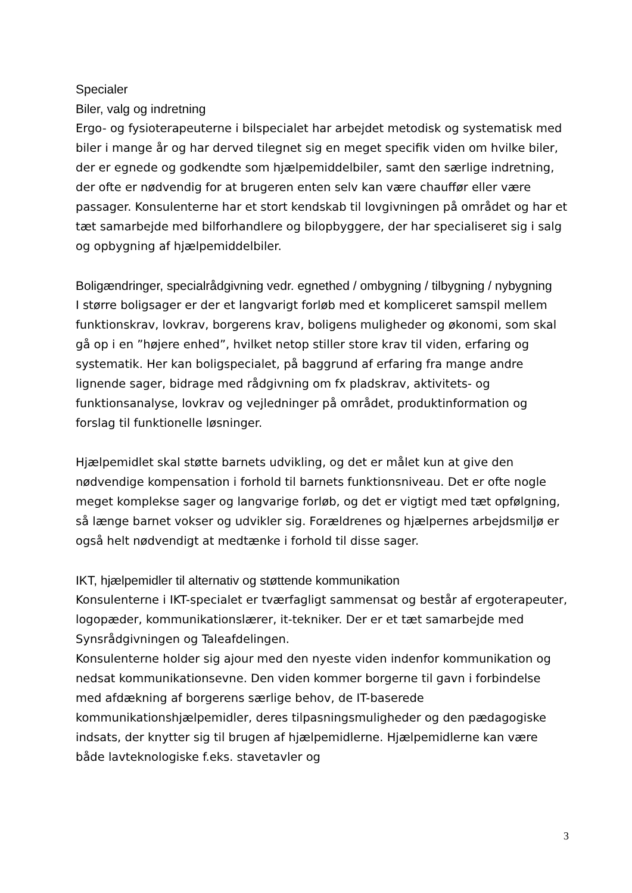Specialer
Biler, valg og indretning
Ergo- og fysioterapeuterne i bilspecialet har arbejdet metodisk og systematisk med biler i mange år og har derved tilegnet sig en meget specifik viden om hvilke biler, der er egnede og godkendte som hjælpemiddelbiler, samt den særlige indretning, der ofte er nødvendig for at brugeren enten selv kan være chauffør eller være passager. Konsulenterne har et stort kendskab til lovgivningen på området og har et tæt samarbejde med bilforhandlere og bilopbyggere, der har specialiseret sig i salg og opbygning af hjælpemiddelbiler.
Boligændringer, specialrådgivning vedr. egnethed / ombygning / tilbygning / nybygning
I større boligsager er der et langvarigt forløb med et kompliceret samspil mellem funktionskrav, lovkrav, borgerens krav, boligens muligheder og økonomi, som skal gå op i en ”højere enhed”, hvilket netop stiller store krav til viden, erfaring og systematik. Her kan boligspecialet, på baggrund af erfaring fra mange andre lignende sager, bidrage med rådgivning om fx pladskrav, aktivitets- og funktionsanalyse, lovkrav og vejledninger på området, produktinformation og forslag til funktionelle løsninger.
Hjælpemidlet skal støtte barnets udvikling, og det er målet kun at give den nødvendige kompensation i forhold til barnets funktionsniveau. Det er ofte nogle meget komplekse sager og langvarige forløb, og det er vigtigt med tæt opfølgning, så længe barnet vokser og udvikler sig. Forældrenes og hjælpernes arbejdsmiljø er også helt nødvendigt at medtænke i forhold til disse sager.
IKT, hjælpemidler til alternativ og støttende kommunikation
Konsulenterne i IKT-specialet er tværfagligt sammensat og består af ergoterapeuter, logopæder, kommunikationslærer, it-tekniker. Der er et tæt samarbejde med Synsrådgivningen og Taleafdelingen.
Konsulenterne holder sig ajour med den nyeste viden indenfor kommunikation og nedsat kommunikationsevne. Den viden kommer borgerne til gavn i forbindelse med afdækning af borgerens særlige behov, de IT-baserede kommunikationshjælpemidler, deres tilpasningsmuligheder og den pædagogiske indsats, der knytter sig til brugen af hjælpemidlerne. Hjælpemidlerne kan være både lavteknologiske f.eks. stavetavler og
3